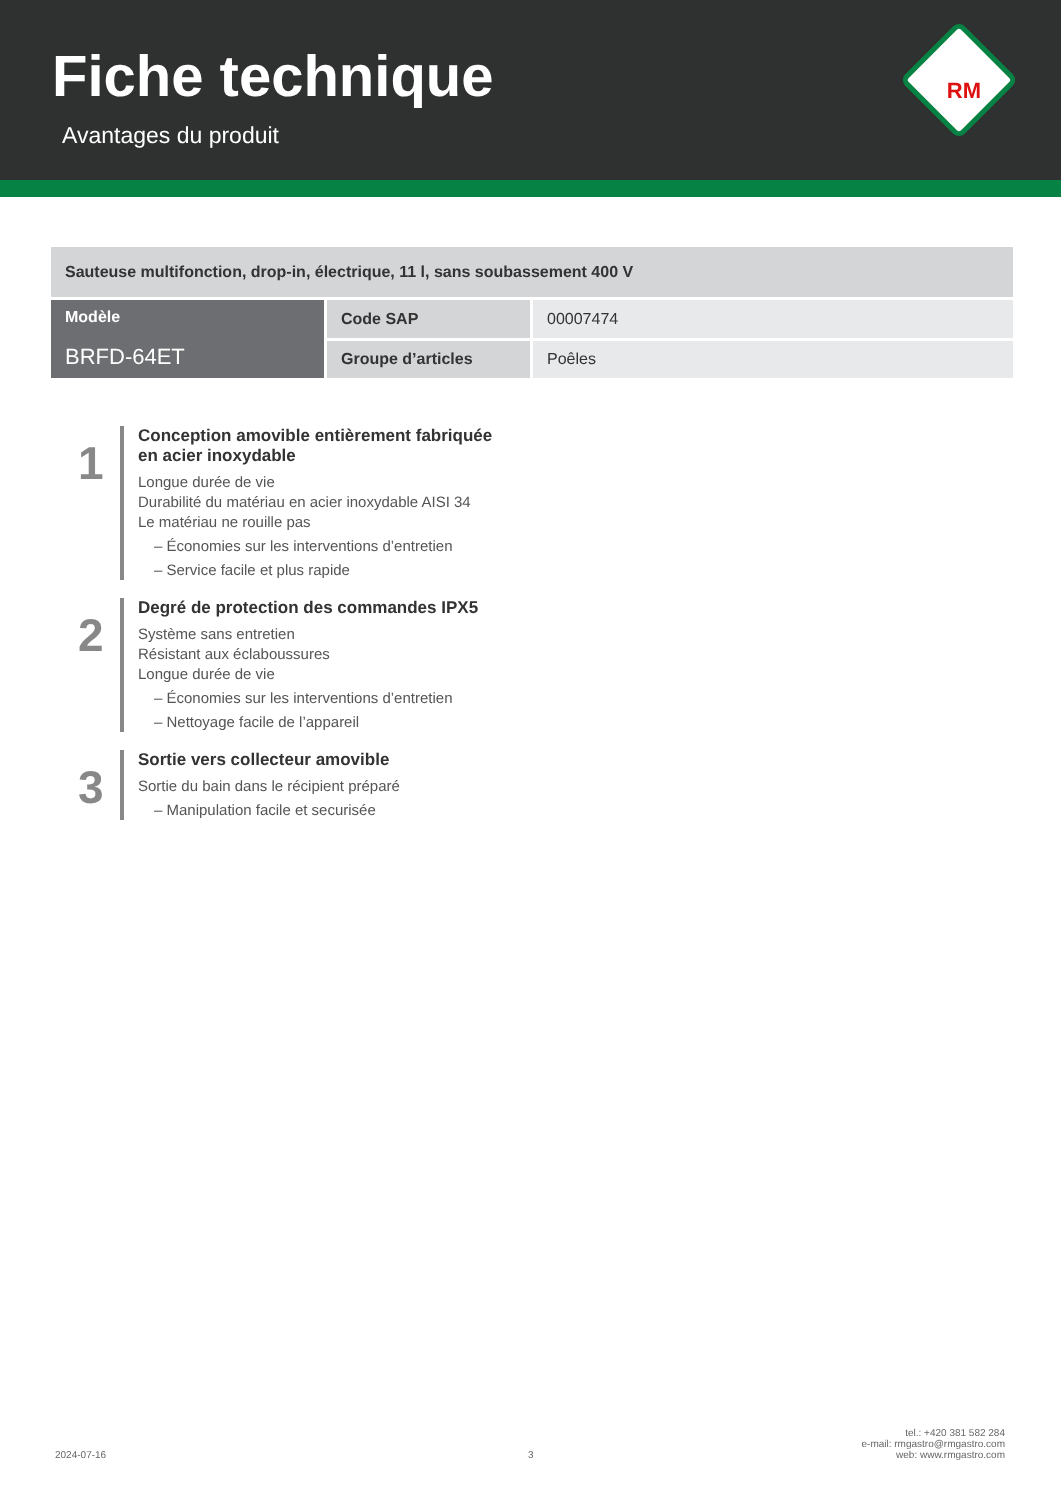Fiche technique
Avantages du produit
RM
| Sauteuse multifonction, drop-in, électrique, 11 l, sans soubassement 400 V | | |
| Modèle BRFD-64ET | Code SAP | 00007474 |
| | Groupe d’articles | Poêles |
1
Conception amovible entièrement fabriquée
en acier inoxydable
Longue durée de vie
Durabilité du matériau en acier inoxydable AISI 34
Le matériau ne rouille pas
– Économies sur les interventions d’entretien
– Service facile et plus rapide
2
Degré de protection des commandes IPX5
Système sans entretien
Résistant aux éclaboussures
Longue durée de vie
– Économies sur les interventions d’entretien
– Nettoyage facile de l’appareil
3
Sortie vers collecteur amovible
Sortie du bain dans le récipient préparé
– Manipulation facile et securisée
2024-07-16 3
tel.: +420 381 582 284
e-mail: rmgastro@rmgastro.com
web: www.rmgastro.com